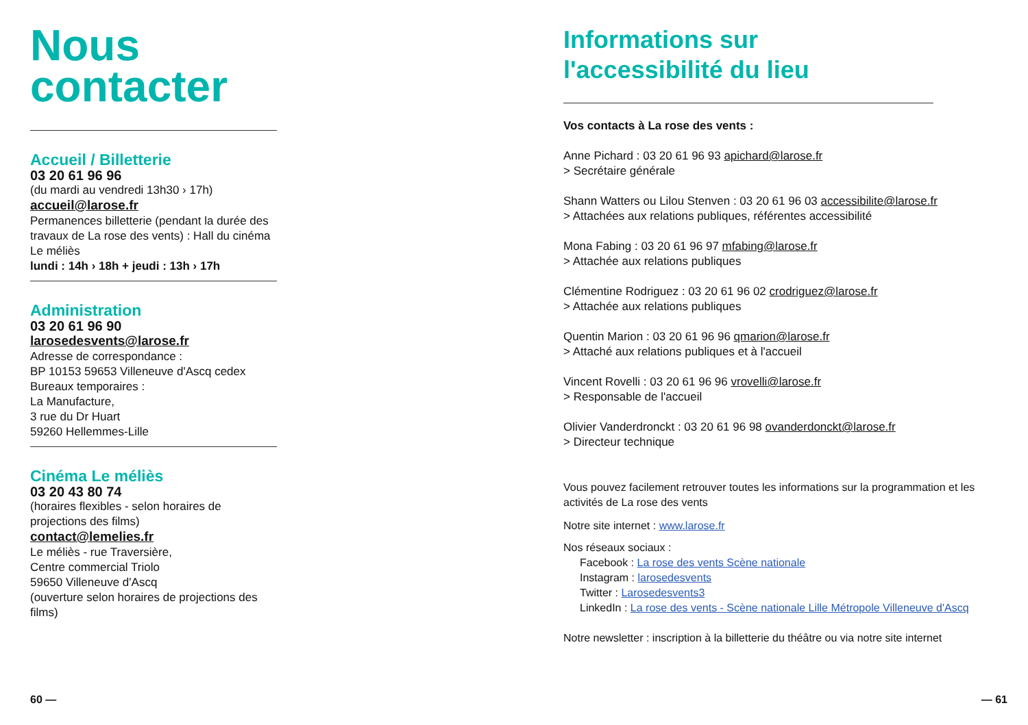Nous
contacter
Accueil / Billetterie
03 20 61 96 96
(du mardi au vendredi 13h30 › 17h)
accueil@larose.fr
Permanences billetterie (pendant la durée des travaux de La rose des vents) : Hall du cinéma Le méliès
lundi : 14h › 18h + jeudi : 13h › 17h
Administration
03 20 61 96 90
larosedesvents@larose.fr
Adresse de correspondance :
BP 10153 59653 Villeneuve d'Ascq cedex
Bureaux temporaires :
La Manufacture,
3 rue du Dr Huart
59260 Hellemmes-Lille
Cinéma Le méliès
03 20 43 80 74
(horaires flexibles - selon horaires de projections des films)
contact@lemelies.fr
Le méliès - rue Traversière,
Centre commercial Triolo
59650 Villeneuve d'Ascq
(ouverture selon horaires de projections des films)
Informations sur
l'accessibilité du lieu
Vos contacts à La rose des vents :
Anne Pichard : 03 20 61 96 93 apichard@larose.fr
> Secrétaire générale
Shann Watters ou Lilou Stenven : 03 20 61 96 03 accessibilite@larose.fr
> Attachées aux relations publiques, référentes accessibilité
Mona Fabing : 03 20 61 96 97 mfabing@larose.fr
> Attachée aux relations publiques
Clémentine Rodriguez : 03 20 61 96 02 crodriguez@larose.fr
> Attachée aux relations publiques
Quentin Marion : 03 20 61 96 96 qmarion@larose.fr
> Attaché aux relations publiques et à l'accueil
Vincent Rovelli : 03 20 61 96 96 vrovelli@larose.fr
> Responsable de l'accueil
Olivier Vanderdronckt : 03 20 61 96 98 ovanderdonckt@larose.fr
> Directeur technique
Vous pouvez facilement retrouver toutes les informations sur la programmation et les activités de La rose des vents
Notre site internet : www.larose.fr
Nos réseaux sociaux :
Facebook : La rose des vents Scène nationale
Instagram : larosedesvents
Twitter : Larosedesvents3
LinkedIn : La rose des vents - Scène nationale Lille Métropole Villeneuve d'Ascq
Notre newsletter : inscription à la billetterie du théâtre ou via notre site internet
60 — — 61